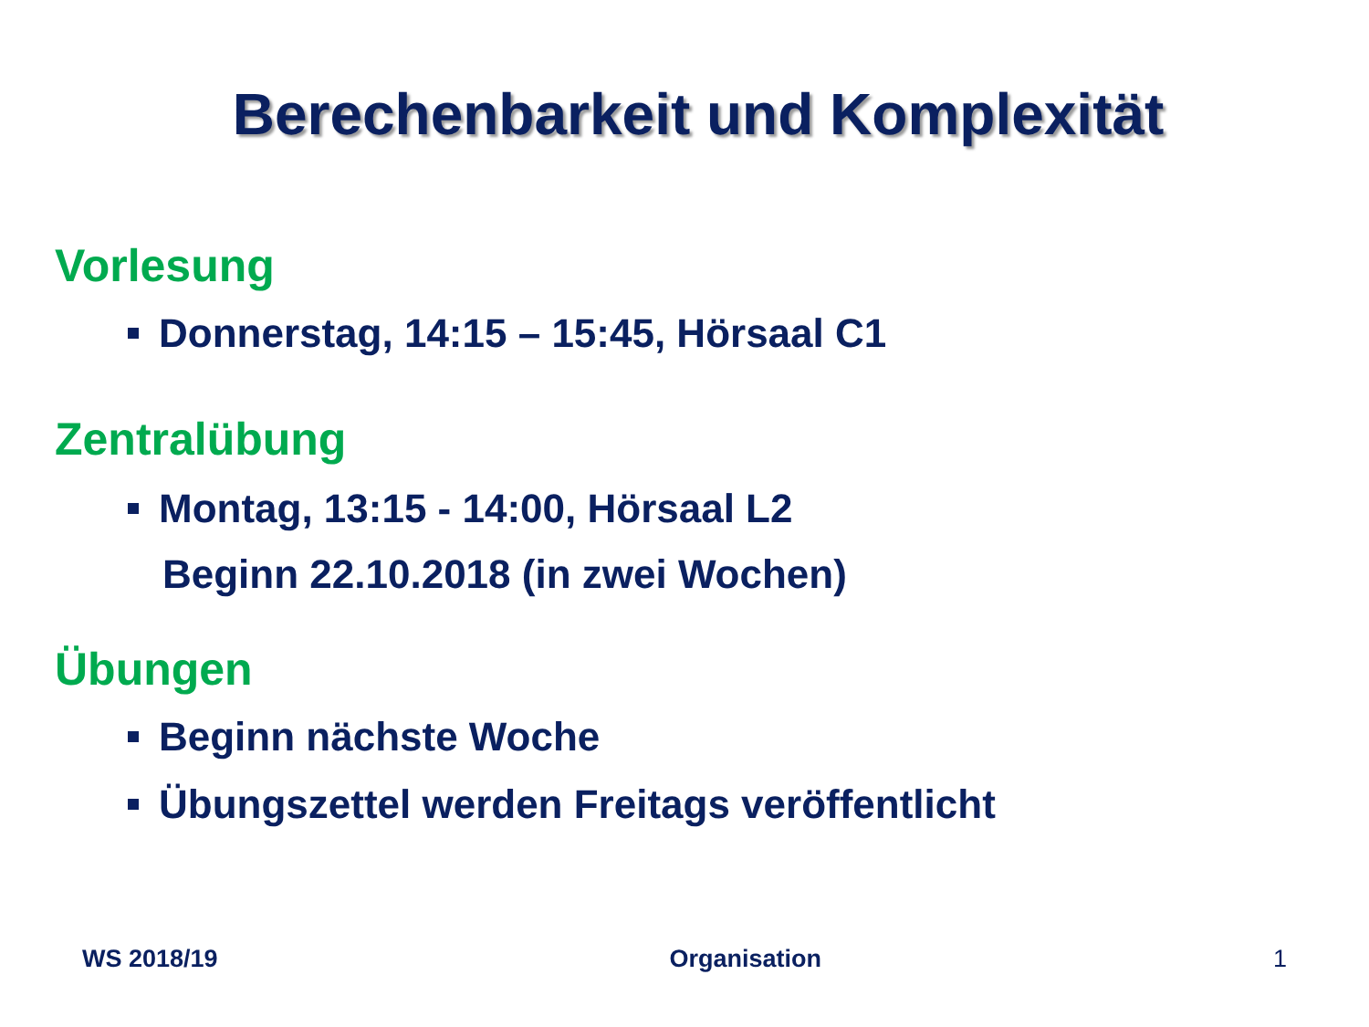Berechenbarkeit und Komplexität
Vorlesung
Donnerstag, 14:15 – 15:45, Hörsaal C1
Zentralübung
Montag, 13:15 - 14:00, Hörsaal L2
Beginn 22.10.2018 (in zwei Wochen)
Übungen
Beginn nächste Woche
Übungszettel werden Freitags veröffentlicht
WS 2018/19 Organisation 1